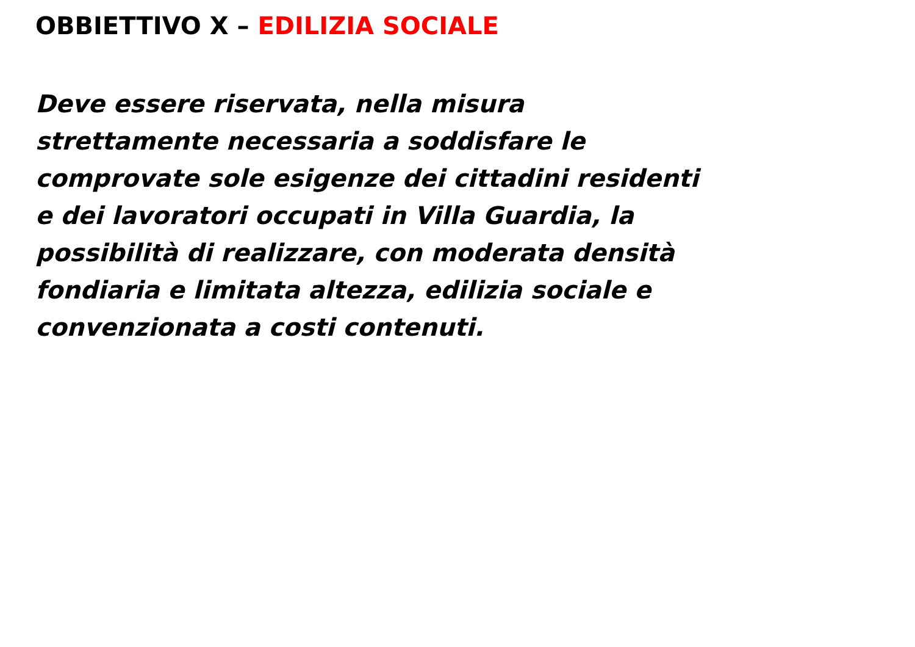OBBIETTIVO X – EDILIZIA SOCIALE
Deve essere riservata, nella misura
strettamente necessaria a soddisfare le
comprovate sole esigenze dei cittadini residenti
e dei lavoratori occupati in Villa Guardia, la
possibilità di realizzare, con moderata densità
fondiaria e limitata altezza, edilizia sociale e
convenzionata a costi contenuti.